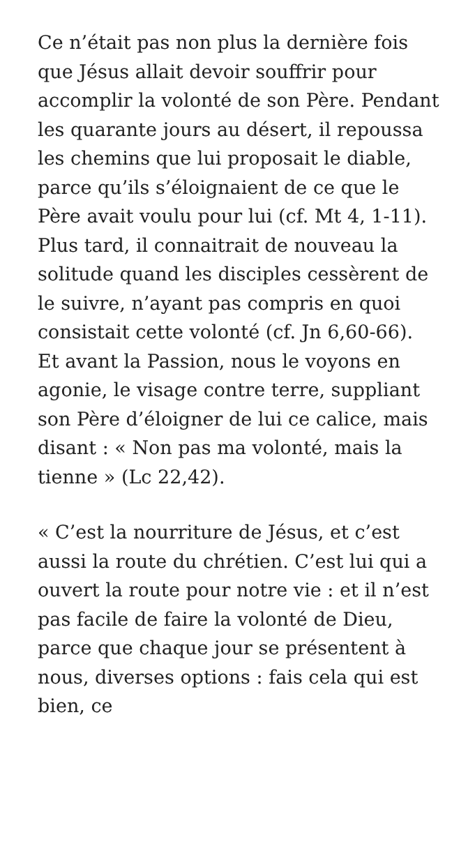Ce n’était pas non plus la dernière fois que Jésus allait devoir souffrir pour accomplir la volonté de son Père. Pendant les quarante jours au désert, il repoussa les chemins que lui proposait le diable, parce qu’ils s’éloignaient de ce que le Père avait voulu pour lui (cf. Mt 4, 1-11). Plus tard, il connaitrait de nouveau la solitude quand les disciples cessèrent de le suivre, n’ayant pas compris en quoi consistait cette volonté (cf. Jn 6,60-66). Et avant la Passion, nous le voyons en agonie, le visage contre terre, suppliant son Père d’éloigner de lui ce calice, mais disant : « Non pas ma volonté, mais la tienne » (Lc 22,42).
« C’est la nourriture de Jésus, et c’est aussi la route du chrétien. C’est lui qui a ouvert la route pour notre vie : et il n’est pas facile de faire la volonté de Dieu, parce que chaque jour se présentent à nous, diverses options : fais cela qui est bien, ce